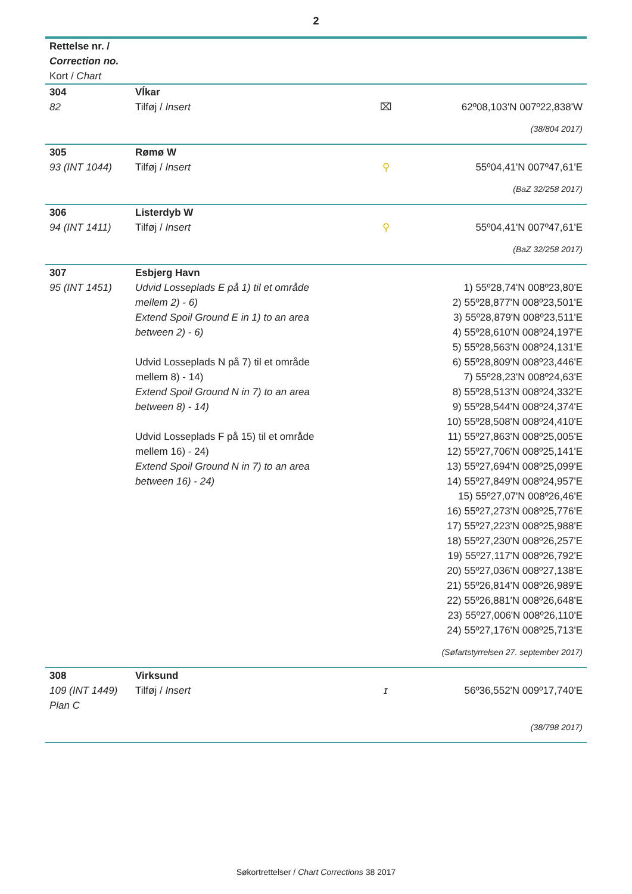2
| Rettelse nr. / Correction no. Kort / Chart | | | |
| 304 82 | Vĺkar Tilføj / Insert | ⌧ | 62º08,103'N 007º22,838'W |
| (38/804 2017) | | | |
| 305 93 (INT 1044) | Rømø W Tilføj / Insert | ⚲ | 55º04,41'N 007º47,61'E |
| (BaZ 32/258 2017) | | | |
| 306 94 (INT 1411) | Listerdyb W Tilføj / Insert | ⚲ | 55º04,41'N 007º47,61'E |
| (BaZ 32/258 2017) | | | |
| 307 95 (INT 1451) | Esbjerg Havn Udvid Losseplads E på 1) til et område mellem 2) - 6) Extend Spoil Ground E in 1) to an area between 2) - 6) Udvid Losseplads N på 7) til et område mellem 8) - 14) Extend Spoil Ground N in 7) to an area between 8) - 14) Udvid Losseplads F på 15) til et område mellem 16) - 24) Extend Spoil Ground N in 7) to an area between 16) - 24) | | 1) 55º28,74'N 008º23,80'E 2) 55º28,877'N 008º23,501'E 3) 55º28,879'N 008º23,511'E 4) 55º28,610'N 008º24,197'E 5) 55º28,563'N 008º24,131'E 6) 55º28,809'N 008º23,446'E 7) 55º28,23'N 008º24,63'E 8) 55º28,513'N 008º24,332'E 9) 55º28,544'N 008º24,374'E 10) 55º28,508'N 008º24,410'E 11) 55º27,863'N 008º25,005'E 12) 55º27,706'N 008º25,141'E 13) 55º27,694'N 008º25,099'E 14) 55º27,849'N 008º24,957'E 15) 55º27,07'N 008º26,46'E 16) 55º27,273'N 008º25,776'E 17) 55º27,223'N 008º25,988'E 18) 55º27,230'N 008º26,257'E 19) 55º27,117'N 008º26,792'E 20) 55º27,036'N 008º27,138'E 21) 55º26,814'N 008º26,989'E 22) 55º26,881'N 008º26,648'E 23) 55º27,006'N 008º26,110'E 24) 55º27,176'N 008º25,713'E |
| (Søfartstyrrelsen 27. september 2017) | | | |
| 308 109 (INT 1449) Plan C | Virksund Tilføj / Insert | ɪ | 56º36,552'N 009º17,740'E |
| (38/798 2017) | | | |
Søkortrettelser / Chart Corrections 38 2017